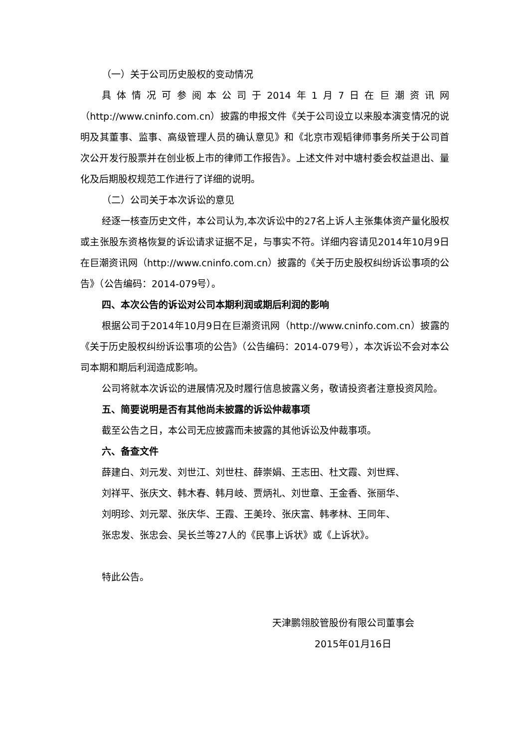（一）关于公司历史股权的变动情况
具体情况可参阅本公司于2014年1月7日在巨潮资讯网（http://www.cninfo.com.cn）披露的申报文件《关于公司设立以来股本演变情况的说明及其董事、监事、高级管理人员的确认意见》和《北京市观韬律师事务所关于公司首次公开发行股票并在创业板上市的律师工作报告》。上述文件对中塘村委会权益退出、量化及后期股权规范工作进行了详细的说明。
（二）公司关于本次诉讼的意见
经逐一核查历史文件，本公司认为,本次诉讼中的27名上诉人主张集体资产量化股权或主张股东资格恢复的诉讼请求证据不足，与事实不符。详细内容请见2014年10月9日在巨潮资讯网（http://www.cninfo.com.cn）披露的《关于历史股权纠纷诉讼事项的公告》（公告编码：2014-079号）。
四、本次公告的诉讼对公司本期利润或期后利润的影响
根据公司于2014年10月9日在巨潮资讯网（http://www.cninfo.com.cn）披露的《关于历史股权纠纷诉讼事项的公告》（公告编码：2014-079号），本次诉讼不会对本公司本期和期后利润造成影响。
公司将就本次诉讼的进展情况及时履行信息披露义务，敬请投资者注意投资风险。
五、简要说明是否有其他尚未披露的诉讼仲裁事项
截至公告之日，本公司无应披露而未披露的其他诉讼及仲裁事项。
六、备查文件
薛建白、刘元发、刘世江、刘世柱、薛崇娟、王志田、杜文霞、刘世辉、
刘祥平、张庆文、韩木春、韩月岐、贾炳礼、刘世章、王金香、张丽华、
刘明珍、刘元翠、张庆华、王霞、王美玲、张庆富、韩孝林、王同年、
张忠发、张忠会、吴长兰等27人的《民事上诉状》或《上诉状》。
特此公告。
天津鹏翎胶管股份有限公司董事会
2015年01月16日